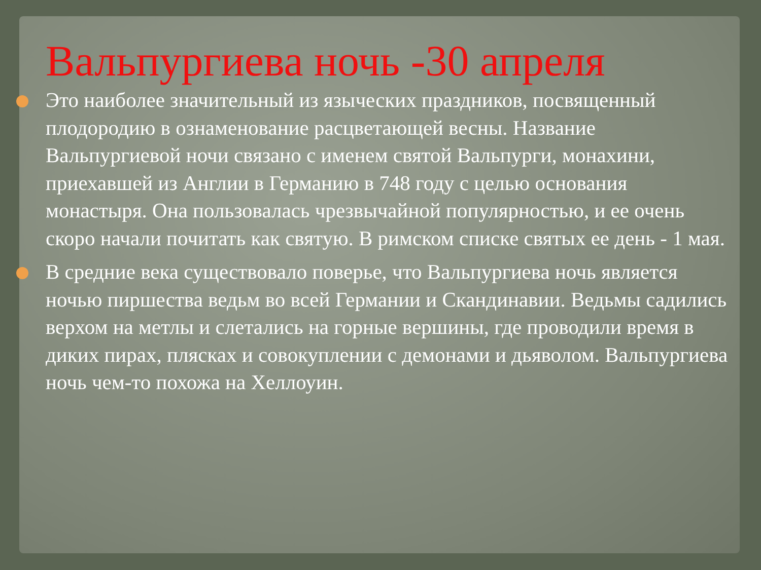Вальпургиева ночь -30 апреля
Это наиболее значительный из языческих праздников, посвященный плодородию в ознаменование расцветающей весны. Название Вальпургиевой ночи связано с именем святой Вальпурги, монахини, приехавшей из Англии в Германию в 748 году с целью основания монастыря. Она пользовалась чрезвычайной популярностью, и ее очень скоро начали почитать как святую. В римском списке святых ее день - 1 мая.
В средние века существовало поверье, что Вальпургиева ночь является ночью пиршества ведьм во всей Германии и Скандинавии. Ведьмы садились верхом на метлы и слетались на горные вершины, где проводили время в диких пирах, плясках и совокуплении с демонами и дьяволом. Вальпургиева ночь чем-то похожа на Хеллоуин.